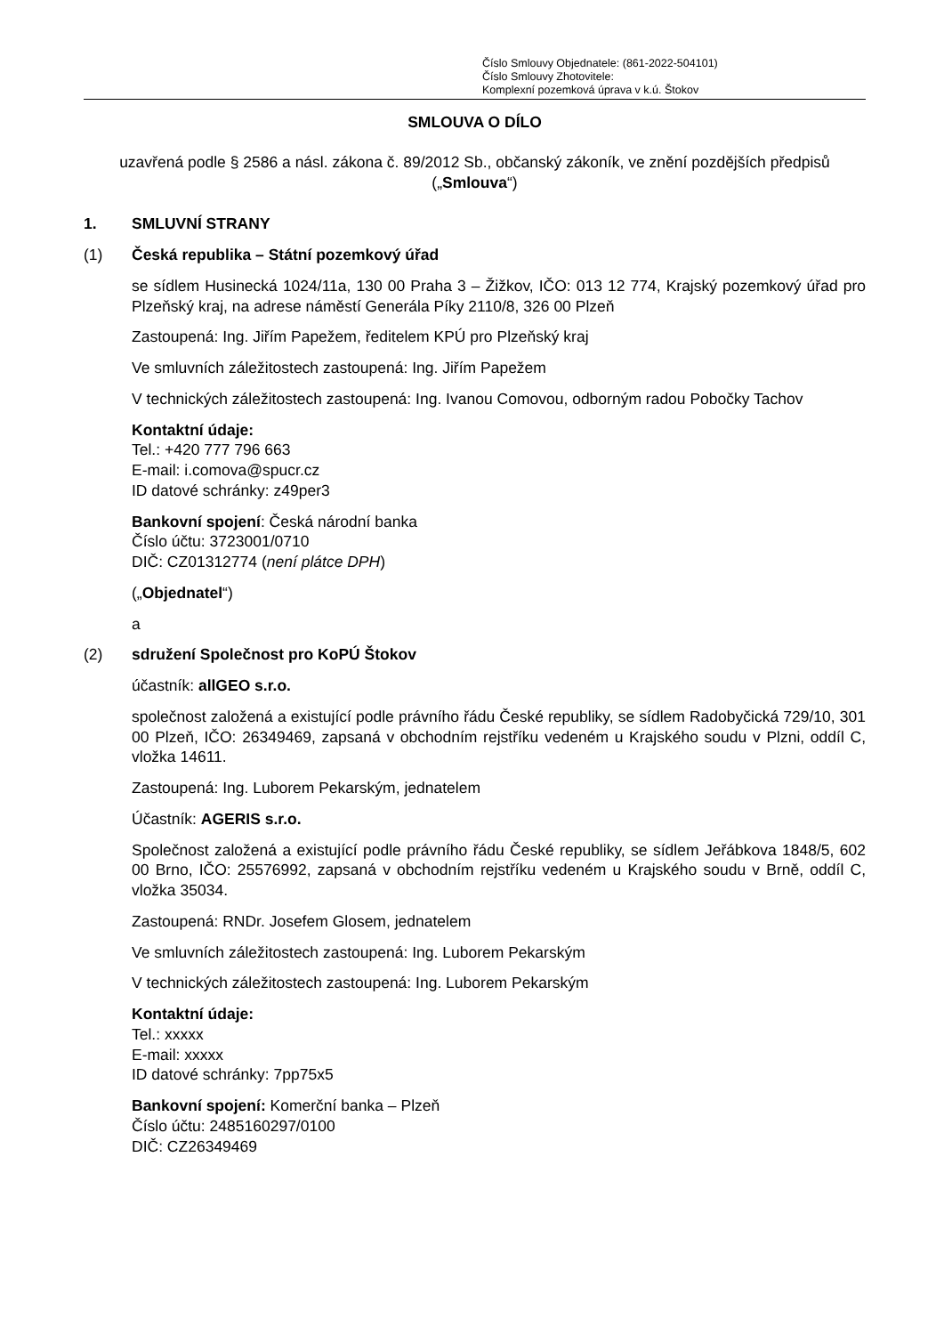Číslo Smlouvy Objednatele: (861-2022-504101)
Číslo Smlouvy Zhotovitele:
Komplexní pozemková úprava v k.ú. Štokov
SMLOUVA O DÍLO
uzavřená podle § 2586 a násl. zákona č. 89/2012 Sb., občanský zákoník, ve znění pozdějších předpisů („Smlouva“)
1. SMLUVNÍ STRANY
(1) Česká republika – Státní pozemkový úřad
se sídlem Husinecká 1024/11a, 130 00 Praha 3 – Žižkov, IČO: 013 12 774, Krajský pozemkový úřad pro Plzeňský kraj, na adrese náměstí Generála Píky 2110/8, 326 00 Plzeň
Zastoupená: Ing. Jiřím Papežem, ředitelem KPÚ pro Plzeňský kraj
Ve smluvních záležitostech zastoupená: Ing. Jiřím Papežem
V technických záležitostech zastoupená: Ing. Ivanou Comovou, odborným radou Pobočky Tachov
Kontaktní údaje:
Tel.: +420 777 796 663
E-mail: i.comova@spucr.cz
ID datové schránky: z49per3
Bankovní spojení: Česká národní banka
Číslo účtu: 3723001/0710
DIČ: CZ01312774 (není plátce DPH)
(„Objednatel“)
a
(2) sdružení Společnost pro KoPÚ Štokov
účastník: allGEO s.r.o.
společnost založená a existující podle právního řádu České republiky, se sídlem Radobyčická 729/10, 301 00 Plzeň, IČO: 26349469, zapsaná v obchodním rejstříku vedeném u Krajského soudu v Plzni, oddíl C, vložka 14611.
Zastoupená: Ing. Luborem Pekarským, jednatelem
Účastník: AGERIS s.r.o.
Společnost založená a existující podle právního řádu České republiky, se sídlem Jeřábkova 1848/5, 602 00 Brno, IČO: 25576992, zapsaná v obchodním rejstříku vedeném u Krajského soudu v Brně, oddíl C, vložka 35034.
Zastoupená: RNDr. Josefem Glosem, jednatelem
Ve smluvních záležitostech zastoupená: Ing. Luborem Pekarským
V technických záležitostech zastoupená: Ing. Luborem Pekarským
Kontaktní údaje:
Tel.: xxxxx
E-mail: xxxxx
ID datové schránky: 7pp75x5
Bankovní spojení: Komerční banka – Plzeň
Číslo účtu: 2485160297/0100
DIČ: CZ26349469